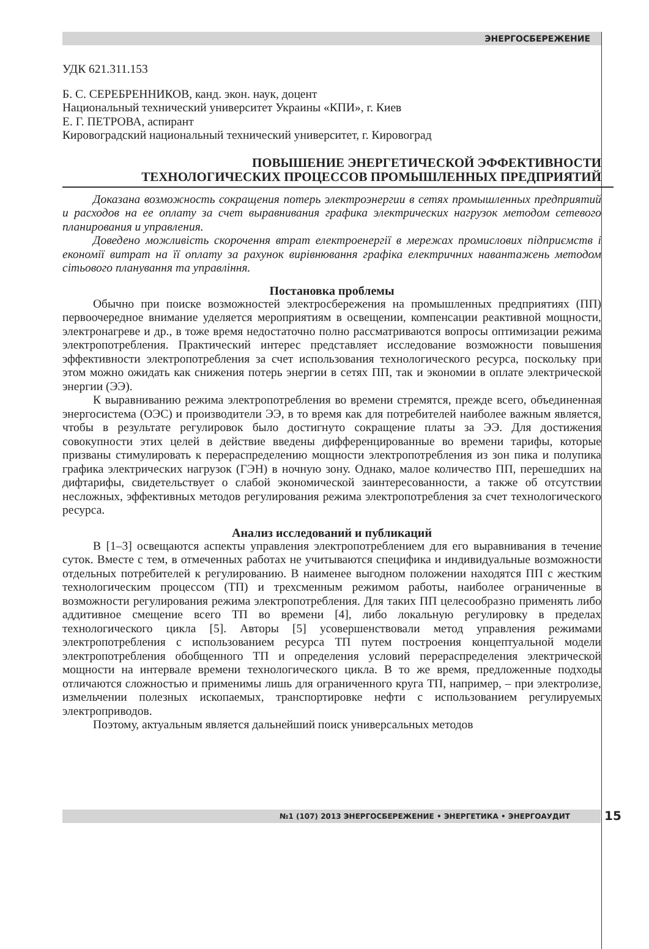ЭНЕРГОСБЕРЕЖЕНИЕ
УДК 621.311.153
Б. С. СЕРЕБРЕННИКОВ, канд. экон. наук, доцент
Национальный технический университет Украины «КПИ», г. Киев
Е. Г. ПЕТРОВА, аспирант
Кировоградский национальный технический университет, г. Кировоград
ПОВЫШЕНИЕ ЭНЕРГЕТИЧЕСКОЙ ЭФФЕКТИВНОСТИ
ТЕХНОЛОГИЧЕСКИХ ПРОЦЕССОВ ПРОМЫШЛЕННЫХ ПРЕДПРИЯТИЙ
Доказана возможность сокращения потерь электроэнергии в сетях промышленных предприятий и расходов на ее оплату за счет выравнивания графика электрических нагрузок методом сетевого планирования и управления.
Доведено можливість скорочення втрат електроенергії в мережах промислових підприємств і економії витрат на її оплату за рахунок вирівнювання графіка електричних навантажень методом сітьового планування та управління.
Постановка проблемы
Обычно при поиске возможностей электросбережения на промышленных предприятиях (ПП) первоочередное внимание уделяется мероприятиям в освещении, компенсации реактивной мощности, электронагреве и др., в тоже время недостаточно полно рассматриваются вопросы оптимизации режима электропотребления. Практический интерес представляет исследование возможности повышения эффективности электропотребления за счет использования технологического ресурса, поскольку при этом можно ожидать как снижения потерь энергии в сетях ПП, так и экономии в оплате электрической энергии (ЭЭ).
К выравниванию режима электропотребления во времени стремятся, прежде всего, объединенная энергосистема (ОЭС) и производители ЭЭ, в то время как для потребителей наиболее важным является, чтобы в результате регулировок было достигнуто сокращение платы за ЭЭ. Для достижения совокупности этих целей в действие введены дифференцированные во времени тарифы, которые призваны стимулировать к перераспределению мощности электропотребления из зон пика и полупика графика электрических нагрузок (ГЭН) в ночную зону. Однако, малое количество ПП, перешедших на дифтарифы, свидетельствует о слабой экономической заинтересованности, а также об отсутствии несложных, эффективных методов регулирования режима электропотребления за счет технологического ресурса.
Анализ исследований и публикаций
В [1–3] освещаются аспекты управления электропотреблением для его выравнивания в течение суток. Вместе с тем, в отмеченных работах не учитываются специфика и индивидуальные возможности отдельных потребителей к регулированию. В наименее выгодном положении находятся ПП с жестким технологическим процессом (ТП) и трехсменным режимом работы, наиболее ограниченные в возможности регулирования режима электропотребления. Для таких ПП целесообразно применять либо аддитивное смещение всего ТП во времени [4], либо локальную регулировку в пределах технологического цикла [5]. Авторы [5] усовершенствовали метод управления режимами электропотребления с использованием ресурса ТП путем построения концептуальной модели электропотребления обобщенного ТП и определения условий перераспределения электрической мощности на интервале времени технологического цикла. В то же время, предложенные подходы отличаются сложностью и применимы лишь для ограниченного круга ТП, например, – при электролизе, измельчении полезных ископаемых, транспортировке нефти с использованием регулируемых электроприводов.
Поэтому, актуальным является дальнейший поиск универсальных методов
№1 (107) 2013 ЭНЕРГОСБЕРЕЖЕНИЕ • ЭНЕРГЕТИКА • ЭНЕРГОАУДИТ 15